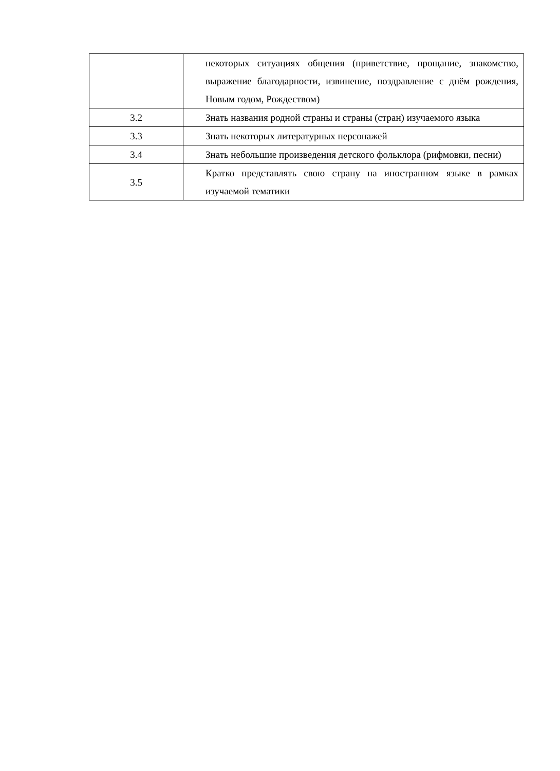| | некоторых ситуациях общения (приветствие, прощание, знакомство, выражение благодарности, извинение, поздравление с днём рождения, Новым годом, Рождеством) |
| 3.2 | Знать названия родной страны и страны (стран) изучаемого языка |
| 3.3 | Знать некоторых литературных персонажей |
| 3.4 | Знать небольшие произведения детского фольклора (рифмовки, песни) |
| 3.5 | Кратко представлять свою страну на иностранном языке в рамках изучаемой тематики |